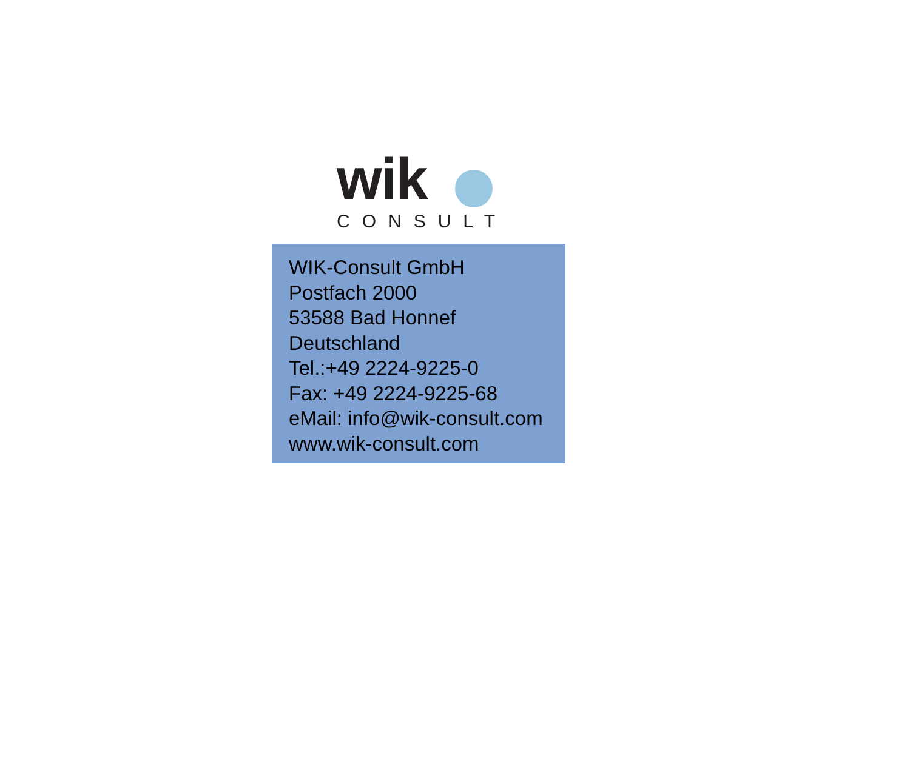wik
CONSULT
WIK-Consult GmbH
Postfach 2000
53588 Bad Honnef
Deutschland
Tel.:+49 2224-9225-0
Fax: +49 2224-9225-68
eMail: info@wik-consult.com
www.wik-consult.com